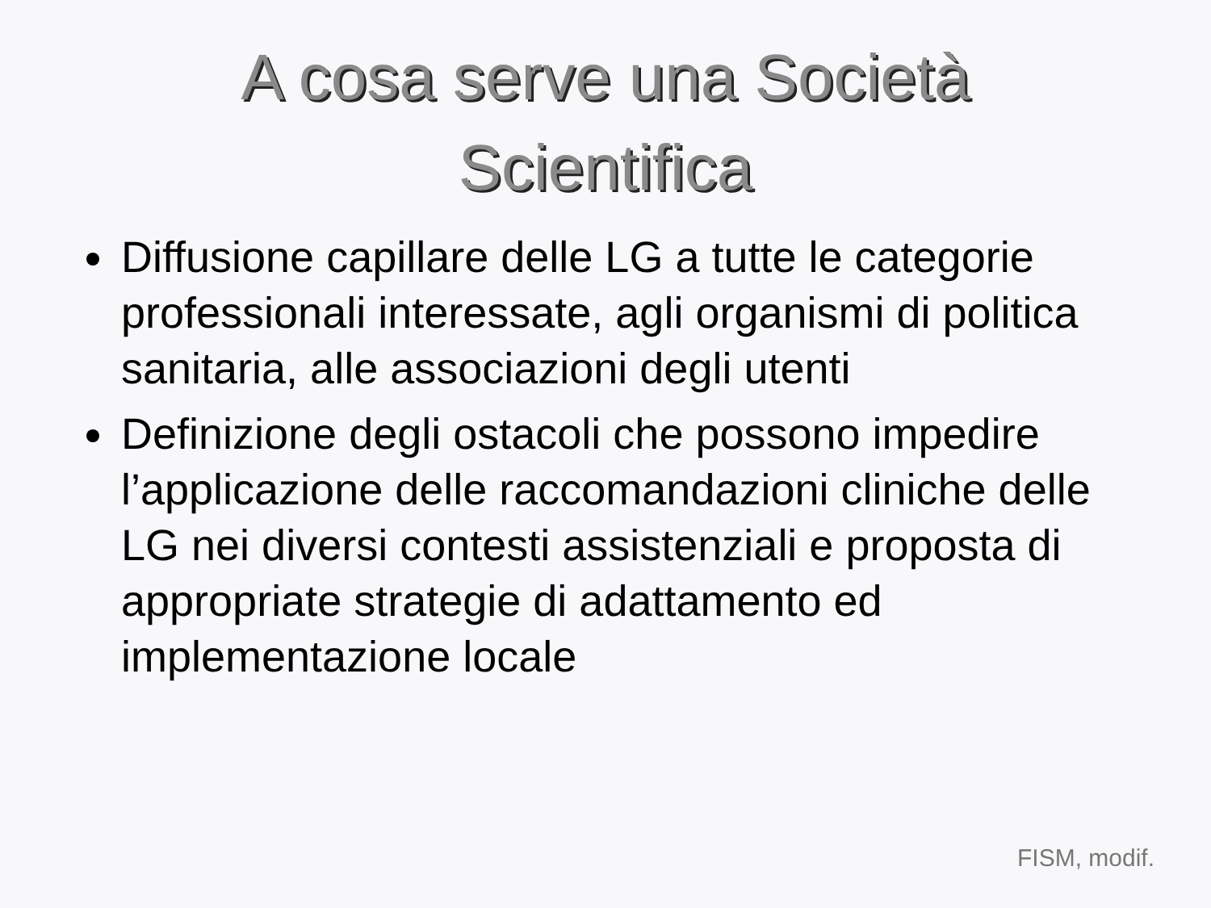A cosa serve una Società
Scientifica
Diffusione capillare delle LG a tutte le categorie professionali interessate, agli organismi di politica sanitaria, alle associazioni degli utenti
Definizione degli ostacoli che possono impedire l’applicazione delle raccomandazioni cliniche delle LG nei diversi contesti assistenziali e proposta di appropriate strategie di adattamento ed implementazione locale
FISM, modif.